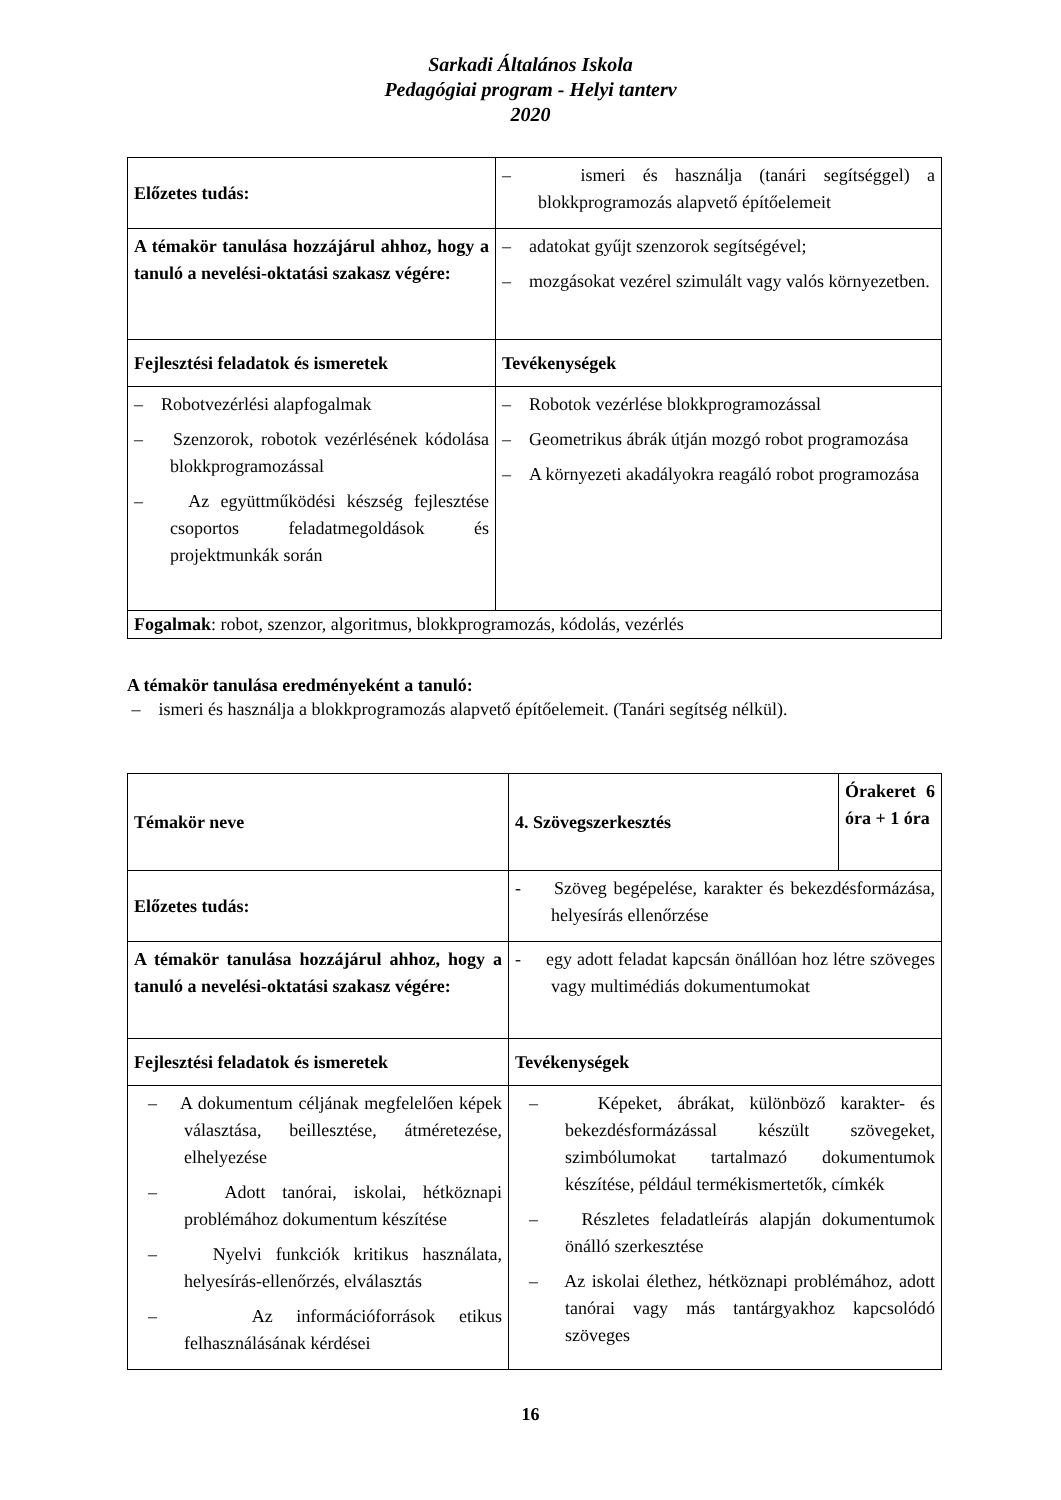Sarkadi Általános Iskola
Pedagógiai program - Helyi tanterv
2020
| Előzetes tudás: | – ismeri és használja (tanári segítséggel) a blokkprogramozás alapvető építőelemeit |
| A témakör tanulása hozzájárul ahhoz, hogy a tanuló a nevelési-oktatási szakasz végére: | – adatokat gyűjt szenzorok segítségével; – mozgásokat vezérel szimulált vagy valós környezetben. |
| Fejlesztési feladatok és ismeretek | Tevékenységek |
| – Robotvezérlési alapfogalmak – Szenzorok, robotok vezérlésének kódolása blokkprogramozással – Az együttműködési készség fejlesztése csoportos feladatmegoldások és projektmunkák során | – Robotok vezérlése blokkprogramozással – Geometrikus ábrák útján mozgó robot programozása – A környezeti akadályokra reagáló robot programozása |
| Fogalmak : robot, szenzor, algoritmus, blokkprogramozás, kódolás, vezérlés | |
A témakör tanulása eredményeként a tanuló:
– ismeri és használja a blokkprogramozás alapvető építőelemeit. (Tanári segítség nélkül).
| Témakör neve | 4. Szövegszerkesztés | Órakeret 6 óra + 1 óra |
| Előzetes tudás: | - Szöveg begépelése, karakter és bekezdésformázása, helyesírás ellenőrzése | |
| A témakör tanulása hozzájárul ahhoz, hogy a tanuló a nevelési-oktatási szakasz végére: | - egy adott feladat kapcsán önállóan hoz létre szöveges vagy multimédiás dokumentumokat | |
| Fejlesztési feladatok és ismeretek | Tevékenységek | |
| – A dokumentum céljának megfelelően képek választása, beillesztése, átméretezése, elhelyezése – Adott tanórai, iskolai, hétköznapi problémához dokumentum készítése – Nyelvi funkciók kritikus használata, helyesírás-ellenőrzés, elválasztás – Az információforrások etikus felhasználásának kérdései | – Képeket, ábrákat, különböző karakter- és bekezdésformázással készült szövegeket, szimbólumokat tartalmazó dokumentumok készítése, például termékismertetők, címkék – Részletes feladatleírás alapján dokumentumok önálló szerkesztése – Az iskolai élethez, hétköznapi problémához, adott tanórai vagy más tantárgyakhoz kapcsolódó szöveges | |
16